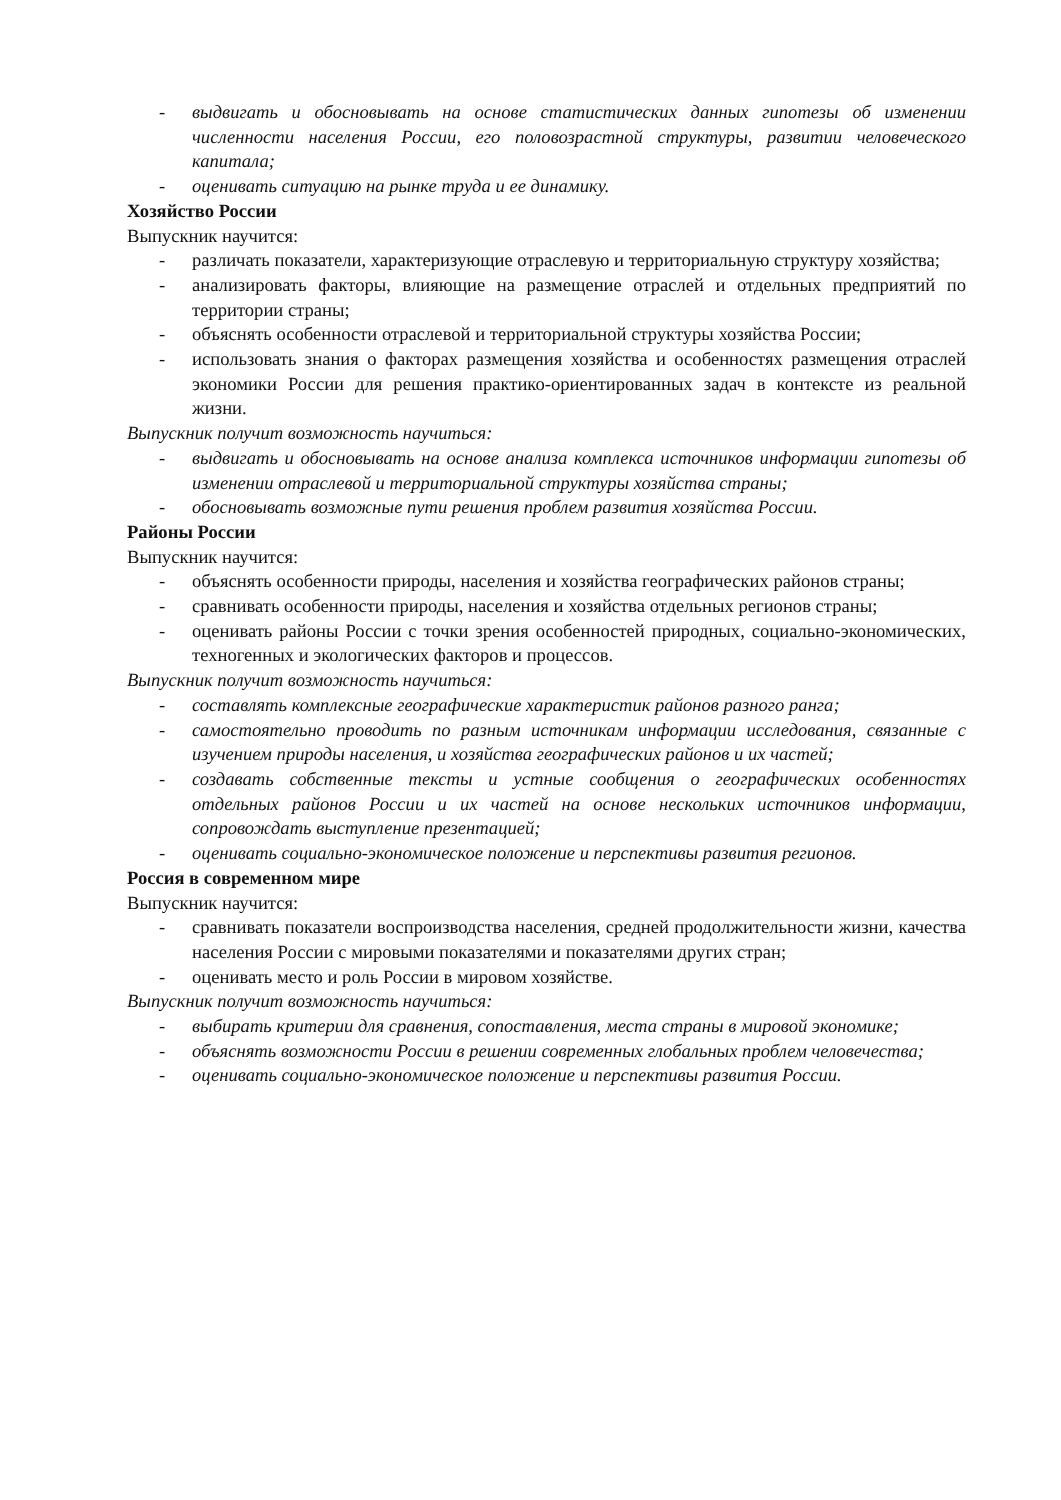- выдвигать и обосновывать на основе статистических данных гипотезы об изменении численности населения России, его половозрастной структуры, развитии человеческого капитала;
- оценивать ситуацию на рынке труда и ее динамику.
Хозяйство России
Выпускник научится:
- различать показатели, характеризующие отраслевую и территориальную структуру хозяйства;
- анализировать факторы, влияющие на размещение отраслей и отдельных предприятий по территории страны;
- объяснять особенности отраслевой и территориальной структуры хозяйства России;
- использовать знания о факторах размещения хозяйства и особенностях размещения отраслей экономики России для решения практико-ориентированных задач в контексте из реальной жизни.
Выпускник получит возможность научиться:
- выдвигать и обосновывать на основе анализа комплекса источников информации гипотезы об изменении отраслевой и территориальной структуры хозяйства страны;
- обосновывать возможные пути решения проблем развития хозяйства России.
Районы России
Выпускник научится:
- объяснять особенности природы, населения и хозяйства географических районов страны;
- сравнивать особенности природы, населения и хозяйства отдельных регионов страны;
- оценивать районы России с точки зрения особенностей природных, социально-экономических, техногенных и экологических факторов и процессов.
Выпускник получит возможность научиться:
- составлять комплексные географические характеристик районов разного ранга;
- самостоятельно проводить по разным источникам информации исследования, связанные с изучением природы населения, и хозяйства географических районов и их частей;
- создавать собственные тексты и устные сообщения о географических особенностях отдельных районов России и их частей на основе нескольких источников информации, сопровождать выступление презентацией;
- оценивать социально-экономическое положение и перспективы развития регионов.
Россия в современном мире
Выпускник научится:
- сравнивать показатели воспроизводства населения, средней продолжительности жизни, качества населения России с мировыми показателями и показателями других стран;
- оценивать место и роль России в мировом хозяйстве.
Выпускник получит возможность научиться:
- выбирать критерии для сравнения, сопоставления, места страны в мировой экономике;
- объяснять возможности России в решении современных глобальных проблем человечества;
- оценивать социально-экономическое положение и перспективы развития России.